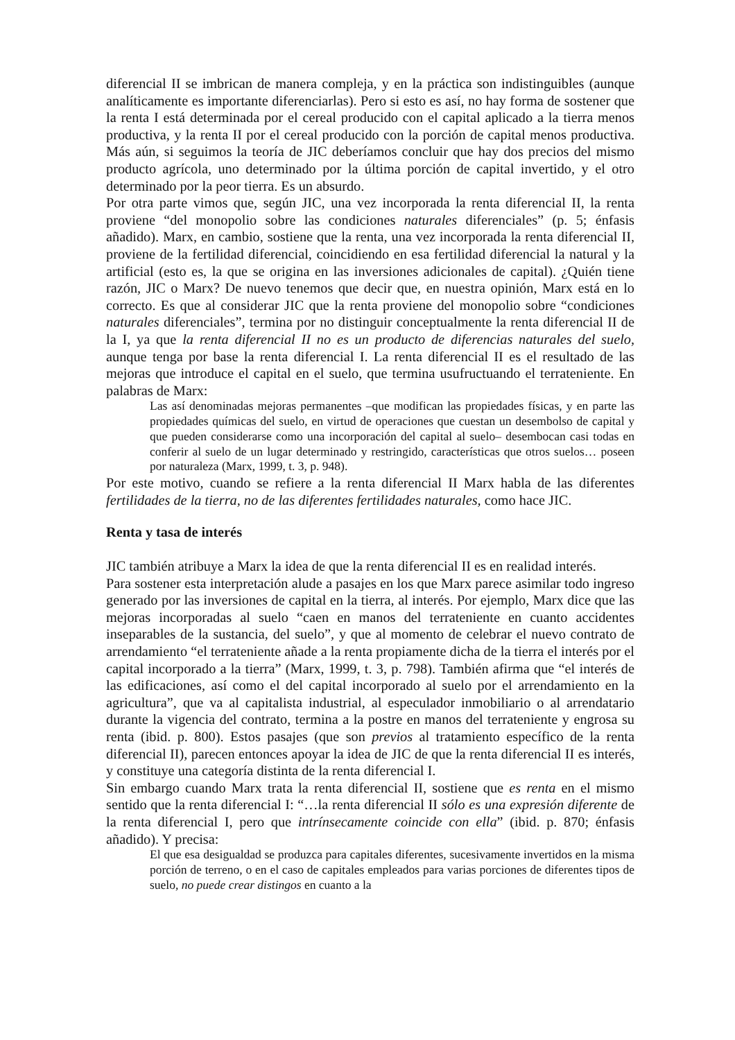diferencial II se imbrican de manera compleja, y en la práctica son indistinguibles (aunque analíticamente es importante diferenciarlas). Pero si esto es así, no hay forma de sostener que la renta I está determinada por el cereal producido con el capital aplicado a la tierra menos productiva, y la renta II por el cereal producido con la porción de capital menos productiva. Más aún, si seguimos la teoría de JIC deberíamos concluir que hay dos precios del mismo producto agrícola, uno determinado por la última porción de capital invertido, y el otro determinado por la peor tierra. Es un absurdo.
Por otra parte vimos que, según JIC, una vez incorporada la renta diferencial II, la renta proviene “del monopolio sobre las condiciones naturales diferenciales” (p. 5; énfasis añadido). Marx, en cambio, sostiene que la renta, una vez incorporada la renta diferencial II, proviene de la fertilidad diferencial, coincidiendo en esa fertilidad diferencial la natural y la artificial (esto es, la que se origina en las inversiones adicionales de capital). ¿Quién tiene razón, JIC o Marx? De nuevo tenemos que decir que, en nuestra opinión, Marx está en lo correcto. Es que al considerar JIC que la renta proviene del monopolio sobre “condiciones naturales diferenciales”, termina por no distinguir conceptualmente la renta diferencial II de la I, ya que la renta diferencial II no es un producto de diferencias naturales del suelo, aunque tenga por base la renta diferencial I. La renta diferencial II es el resultado de las mejoras que introduce el capital en el suelo, que termina usufructuando el terrateniente. En palabras de Marx:
Las así denominadas mejoras permanentes –que modifican las propiedades físicas, y en parte las propiedades químicas del suelo, en virtud de operaciones que cuestan un desembolso de capital y que pueden considerarse como una incorporación del capital al suelo– desembocan casi todas en conferir al suelo de un lugar determinado y restringido, características que otros suelos… poseen por naturaleza (Marx, 1999, t. 3, p. 948).
Por este motivo, cuando se refiere a la renta diferencial II Marx habla de las diferentes fertilidades de la tierra, no de las diferentes fertilidades naturales, como hace JIC.
Renta y tasa de interés
JIC también atribuye a Marx la idea de que la renta diferencial II es en realidad interés.
Para sostener esta interpretación alude a pasajes en los que Marx parece asimilar todo ingreso generado por las inversiones de capital en la tierra, al interés. Por ejemplo, Marx dice que las mejoras incorporadas al suelo “caen en manos del terrateniente en cuanto accidentes inseparables de la sustancia, del suelo”, y que al momento de celebrar el nuevo contrato de arrendamiento “el terrateniente añade a la renta propiamente dicha de la tierra el interés por el capital incorporado a la tierra” (Marx, 1999, t. 3, p. 798). También afirma que “el interés de las edificaciones, así como el del capital incorporado al suelo por el arrendamiento en la agricultura”, que va al capitalista industrial, al especulador inmobiliario o al arrendatario durante la vigencia del contrato, termina a la postre en manos del terrateniente y engrosa su renta (ibid. p. 800). Estos pasajes (que son previos al tratamiento específico de la renta diferencial II), parecen entonces apoyar la idea de JIC de que la renta diferencial II es interés, y constituye una categoría distinta de la renta diferencial I.
Sin embargo cuando Marx trata la renta diferencial II, sostiene que es renta en el mismo sentido que la renta diferencial I: “…la renta diferencial II sólo es una expresión diferente de la renta diferencial I, pero que intrínsecamente coincide con ella” (ibid. p. 870; énfasis añadido). Y precisa:
El que esa desigualdad se produzca para capitales diferentes, sucesivamente invertidos en la misma porción de terreno, o en el caso de capitales empleados para varias porciones de diferentes tipos de suelo, no puede crear distingos en cuanto a la